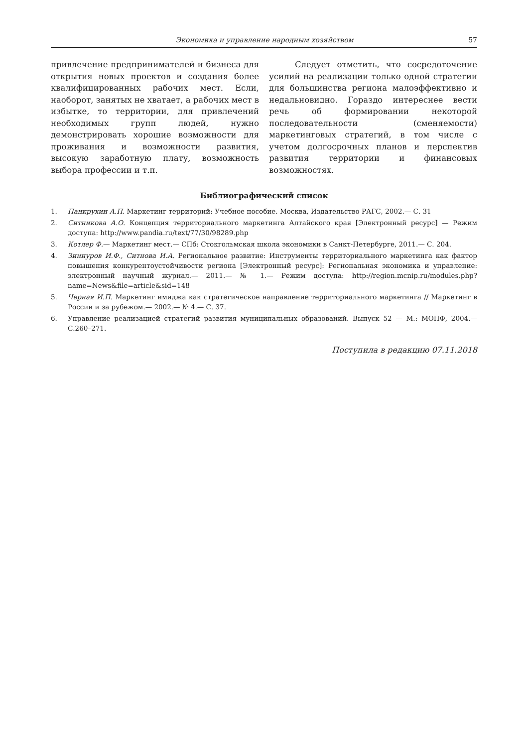Экономика и управление народным хозяйством 57
привлечение предпринимателей и бизнеса для открытия новых проектов и создания более квалифицированных рабочих мест. Если, наоборот, занятых не хватает, а рабочих мест в избытке, то территории, для привлечений необходимых групп людей, нужно демонстрировать хорошие возможности для проживания и возможности развития, высокую заработную плату, возможность выбора профессии и т.п.
Следует отметить, что сосредоточение усилий на реализации только одной стратегии для большинства региона малоэффективно и недальновидно. Гораздо интереснее вести речь об формировании некоторой последовательности (сменяемости) маркетинговых стратегий, в том числе с учетом долгосрочных планов и перспектив развития территории и финансовых возможностях.
Библиографический список
1. Панкрухин А.П. Маркетинг территорий: Учебное пособие. Москва, Издательство РАГС, 2002.— С. 31
2. Ситникова А.О. Концепция территориального маркетинга Алтайского края [Электронный ресурс] — Режим доступа: http://www.pandia.ru/text/77/30/98289.php
3. Котлер Ф.— Маркетинг мест.— СПб: Стокгольмская школа экономики в Санкт-Петербурге, 2011.— С. 204.
4. Зиннуров И.Ф., Ситнова И.А. Региональное развитие: Инструменты территориального маркетинга как фактор повышения конкурентоустойчивости региона [Электронный ресурс]: Региональная экономика и управление: электронный научный журнал.— 2011.— № 1.— Режим доступа: http://region.mcnip.ru/modules.php?name=News&file=article&sid=148
5. Черная И.П. Маркетинг имиджа как стратегическое направление территориального маркетинга // Маркетинг в России и за рубежом.— 2002.— № 4.— С. 37.
6. Управление реализацией стратегий развития муниципальных образований. Выпуск 52 — М.: МОНФ, 2004.— С.260–271.
Поступила в редакцию 07.11.2018